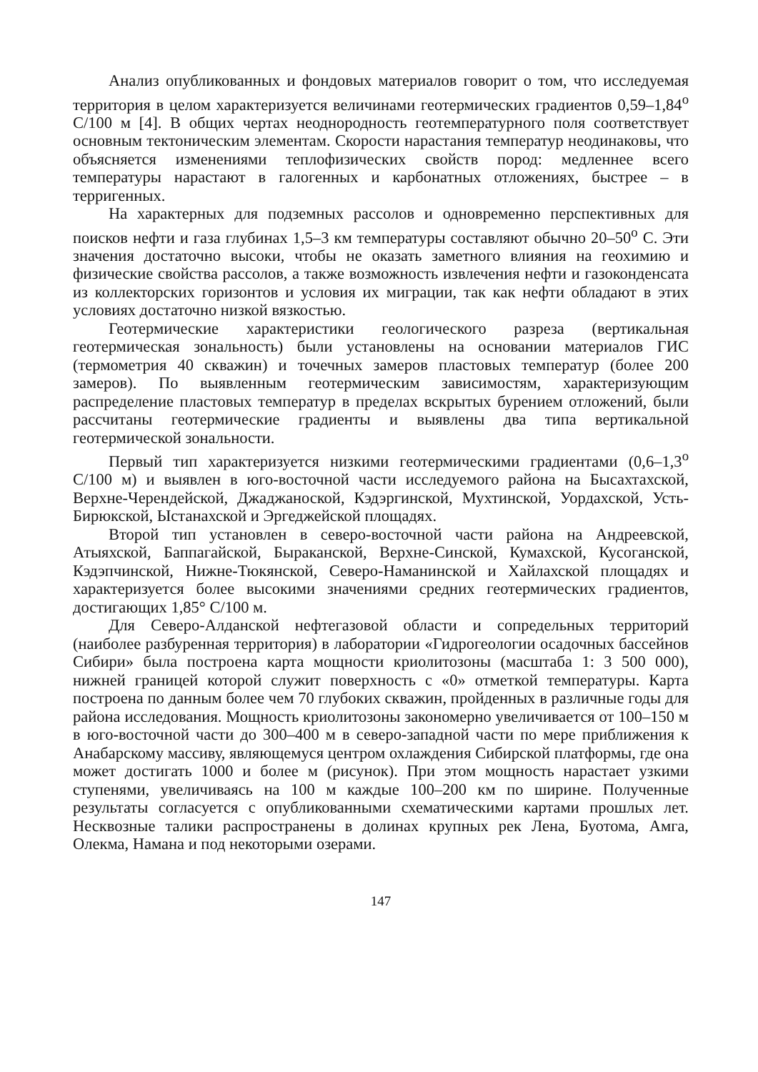Анализ опубликованных и фондовых материалов говорит о том, что исследуемая территория в целом характеризуется величинами геотермических градиентов 0,59–1,84<sup>о</sup> С/100 м [4]. В общих чертах неоднородность геотемпературного поля соответствует основным тектоническим элементам. Скорости нарастания температур неодинаковы, что объясняется изменениями теплофизических свойств пород: медленнее всего температуры нарастают в галогенных и карбонатных отложениях, быстрее – в терригенных.
На характерных для подземных рассолов и одновременно перспективных для поисков нефти и газа глубинах 1,5–3 км температуры составляют обычно 20–50<sup>о</sup> С. Эти значения достаточно высоки, чтобы не оказать заметного влияния на геохимию и физические свойства рассолов, а также возможность извлечения нефти и газоконденсата из коллекторских горизонтов и условия их миграции, так как нефти обладают в этих условиях достаточно низкой вязкостью.
Геотермические характеристики геологического разреза (вертикальная геотермическая зональность) были установлены на основании материалов ГИС (термометрия 40 скважин) и точечных замеров пластовых температур (более 200 замеров). По выявленным геотермическим зависимостям, характеризующим распределение пластовых температур в пределах вскрытых бурением отложений, были рассчитаны геотермические градиенты и выявлены два типа вертикальной геотермической зональности.
Первый тип характеризуется низкими геотермическими градиентами (0,6–1,3<sup>о</sup> С/100 м) и выявлен в юго-восточной части исследуемого района на Бысахтахской, Верхне-Черендейской, Джаджаноской, Кэдэргинской, Мухтинской, Уордахской, Усть-Бирюкской, Ыстанахской и Эргеджейской площадях.
Второй тип установлен в северо-восточной части района на Андреевской, Атыяхской, Баппагайской, Быраканской, Верхне-Синской, Кумахской, Кусоганской, Кэдэпчинской, Нижне-Тюкянской, Северо-Наманинской и Хайлахской площадях и характеризуется более высокими значениями средних геотермических градиентов, достигающих 1,85° С/100 м.
Для Северо-Алданской нефтегазовой области и сопредельных территорий (наиболее разбуренная территория) в лаборатории «Гидрогеологии осадочных бассейнов Сибири» была построена карта мощности криолитозоны (масштаба 1: 3 500 000), нижней границей которой служит поверхность с «0» отметкой температуры. Карта построена по данным более чем 70 глубоких скважин, пройденных в различные годы для района исследования. Мощность криолитозоны закономерно увеличивается от 100–150 м в юго-восточной части до 300–400 м в северо-западной части по мере приближения к Анабарскому массиву, являющемуся центром охлаждения Сибирской платформы, где она может достигать 1000 и более м (рисунок). При этом мощность нарастает узкими ступенями, увеличиваясь на 100 м каждые 100–200 км по ширине. Полученные результаты согласуется с опубликованными схематическими картами прошлых лет. Несквозные талики распространены в долинах крупных рек Лена, Буотома, Амга, Олекма, Намана и под некоторыми озерами.
147